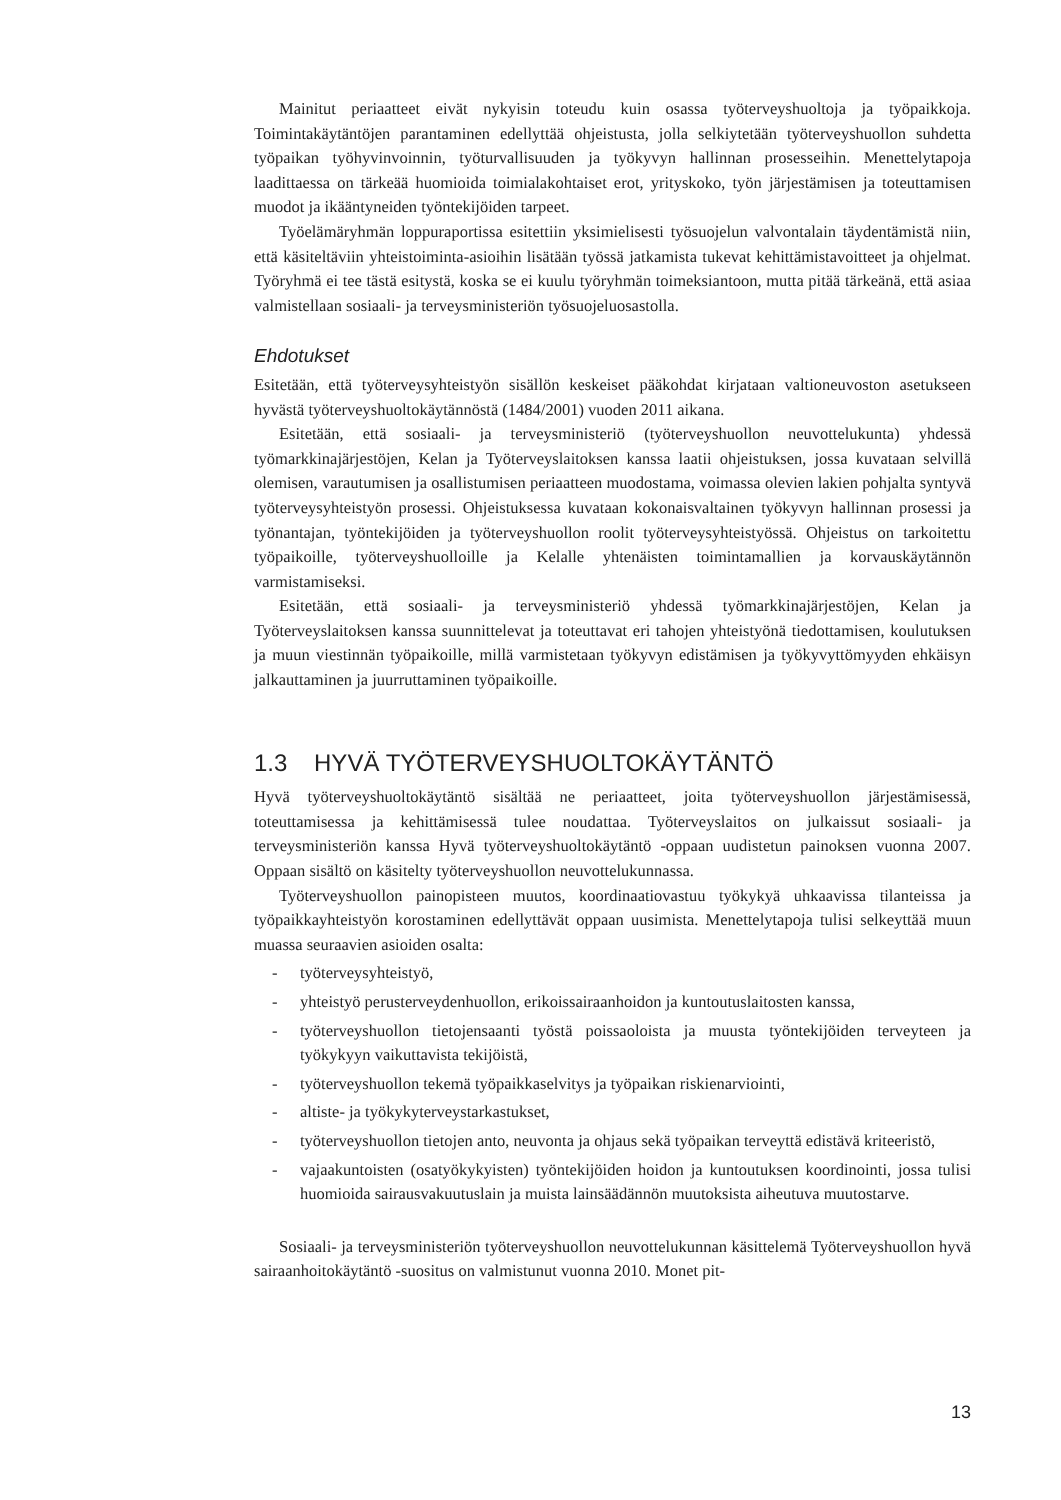Mainitut periaatteet eivät nykyisin toteudu kuin osassa työterveyshuoltoja ja työpaikkoja. Toimintakäytäntöjen parantaminen edellyttää ohjeistusta, jolla selkiytetään työterveyshuollon suhdetta työpaikan työhyvinvoinnin, työturvallisuuden ja työkyvyn hallinnan prosesseihin. Menettelytapoja laadittaessa on tärkeää huomioida toimialakohtaiset erot, yrityskoko, työn järjestämisen ja toteuttamisen muodot ja ikääntyneiden työntekijöiden tarpeet.
Työelämäryhmän loppuraportissa esitettiin yksimielisesti työsuojelun valvontalain täydentämistä niin, että käsiteltäviin yhteistoiminta-asioihin lisätään työssä jatkamista tukevat kehittämistavoitteet ja ohjelmat. Työryhmä ei tee tästä esitystä, koska se ei kuulu työryhmän toimeksiantoon, mutta pitää tärkeänä, että asiaa valmistellaan sosiaali- ja terveysministeriön työsuojeluosastolla.
Ehdotukset
Esitetään, että työterveysyhteistyön sisällön keskeiset pääkohdat kirjataan valtioneuvoston asetukseen hyvästä työterveyshuoltokäytännöstä (1484/2001) vuoden 2011 aikana.
Esitetään, että sosiaali- ja terveysministeriö (työterveyshuollon neuvottelukunta) yhdessä työmarkkinajärjestöjen, Kelan ja Työterveyslaitoksen kanssa laatii ohjeistuksen, jossa kuvataan selvillä olemisen, varautumisen ja osallistumisen periaatteen muodostama, voimassa olevien lakien pohjalta syntyvä työterveysyhteistyön prosessi. Ohjeistuksessa kuvataan kokonaisvaltainen työkyvyn hallinnan prosessi ja työnantajan, työntekijöiden ja työterveyshuollon roolit työterveysyhteistyössä. Ohjeistus on tarkoitettu työpaikoille, työterveyshuolloille ja Kelalle yhtenäisten toimintamallien ja korvauskäytännön varmistamiseksi.
Esitetään, että sosiaali- ja terveysministeriö yhdessä työmarkkinajärjestöjen, Kelan ja Työterveyslaitoksen kanssa suunnittelevat ja toteuttavat eri tahojen yhteistyönä tiedottamisen, koulutuksen ja muun viestinnän työpaikoille, millä varmistetaan työkyvyn edistämisen ja työkyvyttömyyden ehkäisyn jalkauttaminen ja juurruttaminen työpaikoille.
1.3 HYVÄ TYÖTERVEYSHUOLTOKÄYTÄNTÖ
Hyvä työterveyshuoltokäytäntö sisältää ne periaatteet, joita työterveyshuollon järjestämisessä, toteuttamisessa ja kehittämisessä tulee noudattaa. Työterveyslaitos on julkaissut sosiaali- ja terveysministeriön kanssa Hyvä työterveyshuoltokäytäntö -oppaan uudistetun painoksen vuonna 2007. Oppaan sisältö on käsitelty työterveyshuollon neuvottelukunnassa.
Työterveyshuollon painopisteen muutos, koordinaatiovastuu työkykyä uhkaavissa tilanteissa ja työpaikkayhteistyön korostaminen edellyttävät oppaan uusimista. Menettelytapoja tulisi selkeyttää muun muassa seuraavien asioiden osalta:
- työterveysyhteistyö,
- yhteistyö perusterveydenhuollon, erikoissairaanhoidon ja kuntoutuslaitosten kanssa,
- työterveyshuollon tietojensaanti työstä poissaoloista ja muusta työntekijöiden terveyteen ja työkykyyn vaikuttavista tekijöistä,
- työterveyshuollon tekemä työpaikkaselvitys ja työpaikan riskienarviointi,
- altiste- ja työkykyterveystarkastukset,
- työterveyshuollon tietojen anto, neuvonta ja ohjaus sekä työpaikan terveyttä edistävä kriteeristö,
- vajaakuntoisten (osatyökykyisten) työntekijöiden hoidon ja kuntoutuksen koordinointi, jossa tulisi huomioida sairausvakuutuslain ja muista lainsäädännön muutoksista aiheutuva muutostarve.
Sosiaali- ja terveysministeriön työterveyshuollon neuvottelukunnan käsittelemä Työterveyshuollon hyvä sairaanhoitokäytäntö -suositus on valmistunut vuonna 2010. Monet pit-
13